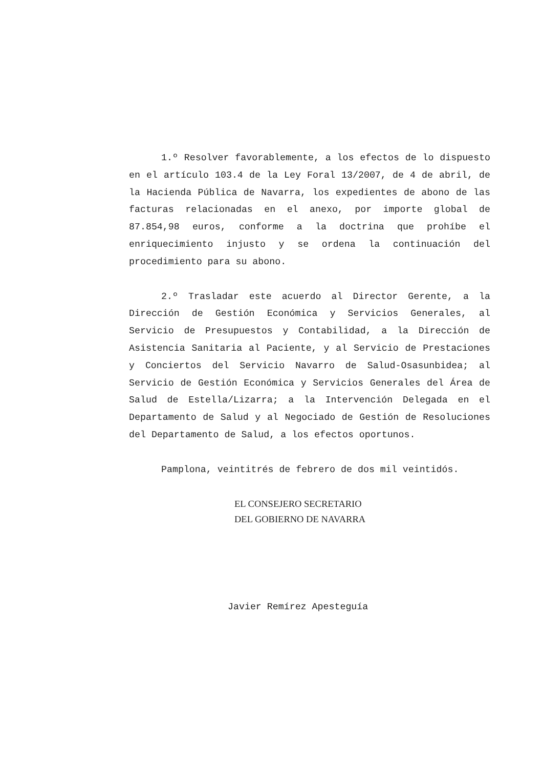1.º Resolver favorablemente, a los efectos de lo dispuesto en el artículo 103.4 de la Ley Foral 13/2007, de 4 de abril, de la Hacienda Pública de Navarra, los expedientes de abono de las facturas relacionadas en el anexo, por importe global de 87.854,98 euros, conforme a la doctrina que prohíbe el enriquecimiento injusto y se ordena la continuación del procedimiento para su abono.
2.º Trasladar este acuerdo al Director Gerente, a la Dirección de Gestión Económica y Servicios Generales, al Servicio de Presupuestos y Contabilidad, a la Dirección de Asistencia Sanitaria al Paciente, y al Servicio de Prestaciones y Conciertos del Servicio Navarro de Salud-Osasunbidea; al Servicio de Gestión Económica y Servicios Generales del Área de Salud de Estella/Lizarra; a la Intervención Delegada en el Departamento de Salud y al Negociado de Gestión de Resoluciones del Departamento de Salud, a los efectos oportunos.
Pamplona, veintitrés de febrero de dos mil veintidós.
EL CONSEJERO SECRETARIO
DEL GOBIERNO DE NAVARRA
Javier Remírez Apesteguía